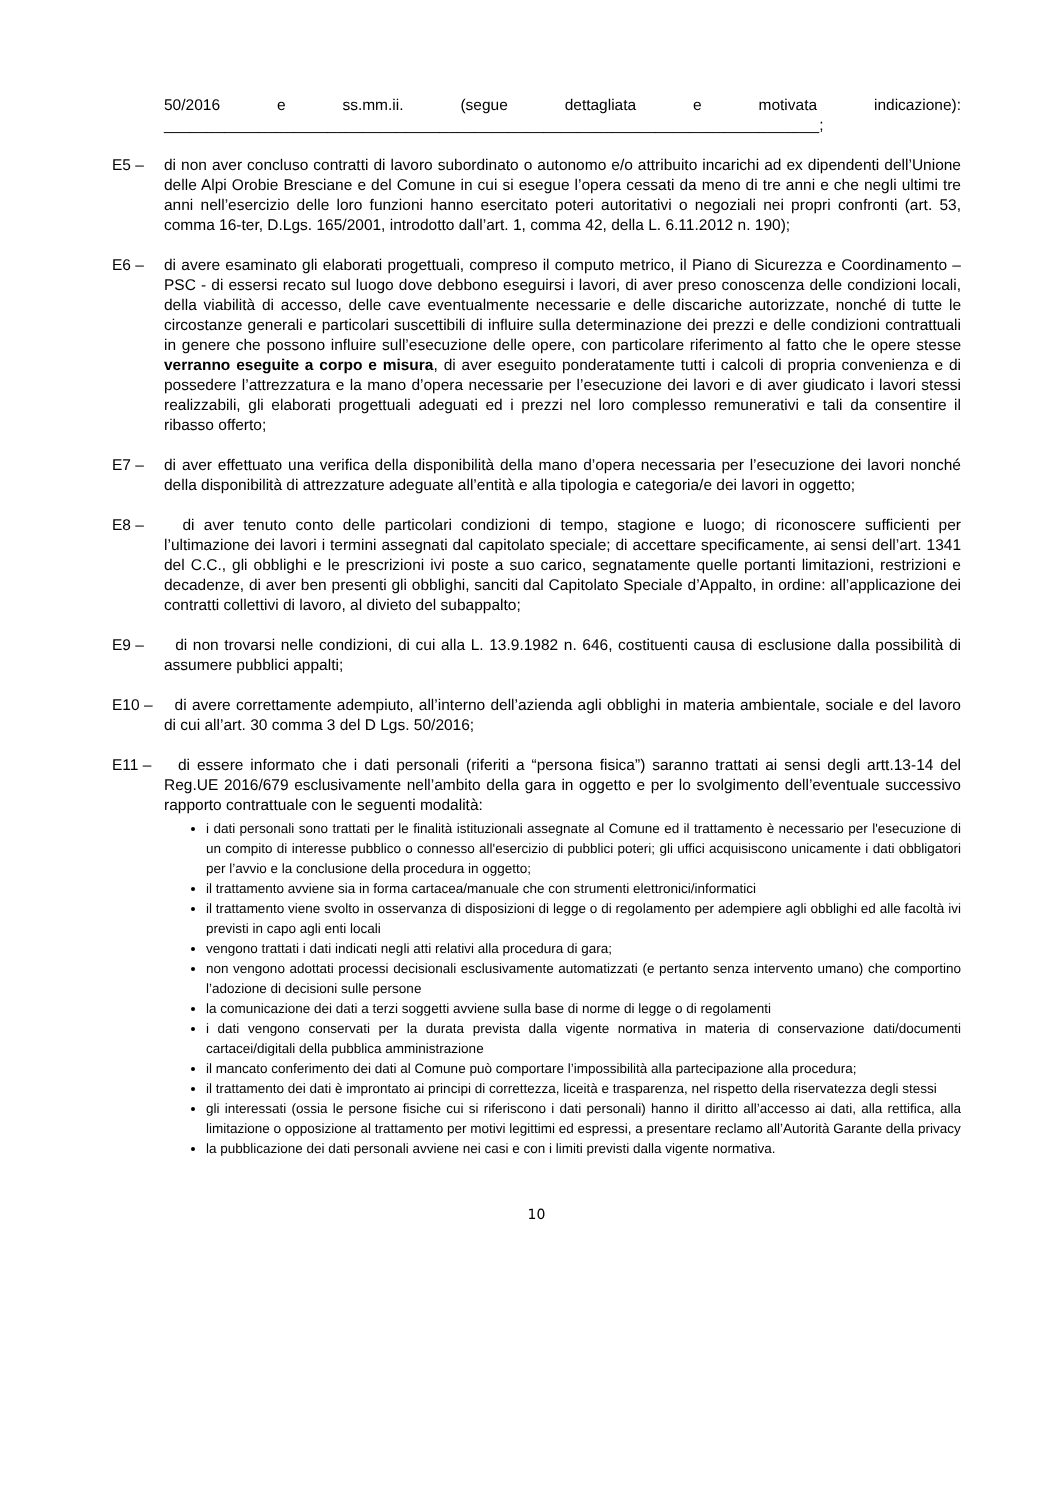50/2016 e ss.mm.ii. (segue dettagliata e motivata indicazione): ____________________________________________________________________________;
E5 – di non aver concluso contratti di lavoro subordinato o autonomo e/o attribuito incarichi ad ex dipendenti dell’Unione delle Alpi Orobie Bresciane e del Comune in cui si esegue l’opera cessati da meno di tre anni e che negli ultimi tre anni nell’esercizio delle loro funzioni hanno esercitato poteri autoritativi o negoziali nei propri confronti (art. 53, comma 16-ter, D.Lgs. 165/2001, introdotto dall’art. 1, comma 42, della L. 6.11.2012 n. 190);
E6 – di avere esaminato gli elaborati progettuali, compreso il computo metrico, il Piano di Sicurezza e Coordinamento – PSC - di essersi recato sul luogo dove debbono eseguirsi i lavori, di aver preso conoscenza delle condizioni locali, della viabilità di accesso, delle cave eventualmente necessarie e delle discariche autorizzate, nonché di tutte le circostanze generali e particolari suscettibili di influire sulla determinazione dei prezzi e delle condizioni contrattuali in genere che possono influire sull’esecuzione delle opere, con particolare riferimento al fatto che le opere stesse verranno eseguite a corpo e misura, di aver eseguito ponderatamente tutti i calcoli di propria convenienza e di possedere l’attrezzatura e la mano d’opera necessarie per l’esecuzione dei lavori e di aver giudicato i lavori stessi realizzabili, gli elaborati progettuali adeguati ed i prezzi nel loro complesso remunerativi e tali da consentire il ribasso offerto;
E7 – di aver effettuato una verifica della disponibilità della mano d’opera necessaria per l’esecuzione dei lavori nonché della disponibilità di attrezzature adeguate all’entità e alla tipologia e categoria/e dei lavori in oggetto;
E8 – di aver tenuto conto delle particolari condizioni di tempo, stagione e luogo; di riconoscere sufficienti per l’ultimazione dei lavori i termini assegnati dal capitolato speciale; di accettare specificamente, ai sensi dell’art. 1341 del C.C., gli obblighi e le prescrizioni ivi poste a suo carico, segnatamente quelle portanti limitazioni, restrizioni e decadenze, di aver ben presenti gli obblighi, sanciti dal Capitolato Speciale d’Appalto, in ordine: all’applicazione dei contratti collettivi di lavoro, al divieto del subappalto;
E9 – di non trovarsi nelle condizioni, di cui alla L. 13.9.1982 n. 646, costituenti causa di esclusione dalla possibilità di assumere pubblici appalti;
E10 – di avere correttamente adempiuto, all’interno dell’azienda agli obblighi in materia ambientale, sociale e del lavoro di cui all’art. 30 comma 3 del D Lgs. 50/2016;
E11 – di essere informato che i dati personali (riferiti a “persona fisica”) saranno trattati ai sensi degli artt.13-14 del Reg.UE 2016/679 esclusivamente nell’ambito della gara in oggetto e per lo svolgimento dell’eventuale successivo rapporto contrattuale con le seguenti modalità:
i dati personali sono trattati per le finalità istituzionali assegnate al Comune ed il trattamento è necessario per l'esecuzione di un compito di interesse pubblico o connesso all'esercizio di pubblici poteri; gli uffici acquisiscono unicamente i dati obbligatori per l’avvio e la conclusione della procedura in oggetto;
il trattamento avviene sia in forma cartacea/manuale che con strumenti elettronici/informatici
il trattamento viene svolto in osservanza di disposizioni di legge o di regolamento per adempiere agli obblighi ed alle facoltà ivi previsti in capo agli enti locali
vengono trattati i dati indicati negli atti relativi alla procedura di gara;
non vengono adottati processi decisionali esclusivamente automatizzati (e pertanto senza intervento umano) che comportino l’adozione di decisioni sulle persone
la comunicazione dei dati a terzi soggetti avviene sulla base di norme di legge o di regolamenti
i dati vengono conservati per la durata prevista dalla vigente normativa in materia di conservazione dati/documenti cartacei/digitali della pubblica amministrazione
il mancato conferimento dei dati al Comune può comportare l’impossibilità alla partecipazione alla procedura;
il trattamento dei dati è improntato ai principi di correttezza, liceità e trasparenza, nel rispetto della riservatezza degli stessi
gli interessati (ossia le persone fisiche cui si riferiscono i dati personali) hanno il diritto all’accesso ai dati, alla rettifica, alla limitazione o opposizione al trattamento per motivi legittimi ed espressi, a presentare reclamo all’Autorità Garante della privacy
la pubblicazione dei dati personali avviene nei casi e con i limiti previsti dalla vigente normativa.
10